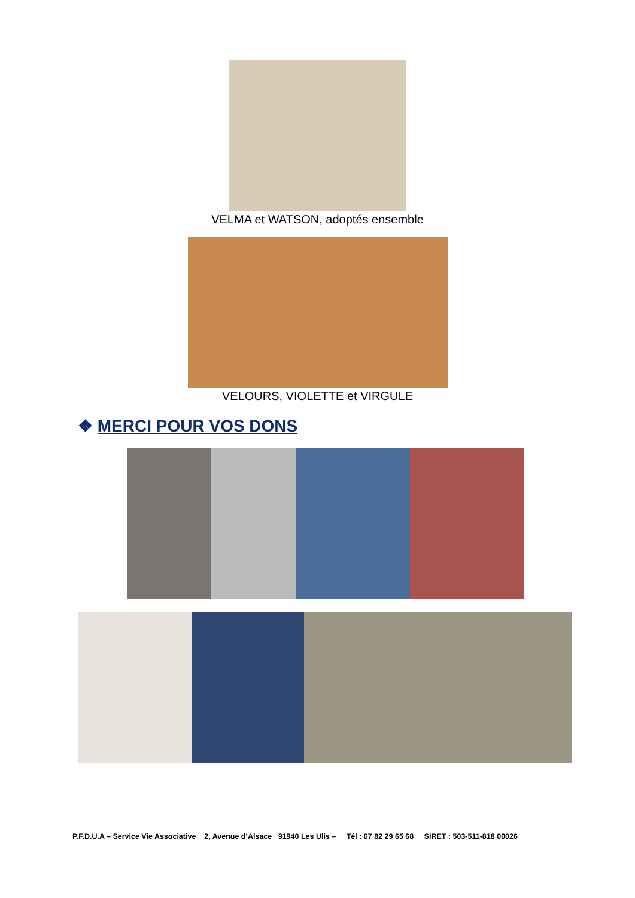VELMA et WATSON, adoptés ensemble
VELOURS, VIOLETTE et VIRGULE
❖ MERCI POUR VOS DONS
P.F.D.U.A – Service Vie Associative 2, Avenue d’Alsace 91940 Les Ulis – Tél : 07 82 29 65 68 SIRET : 503-511-818 00026